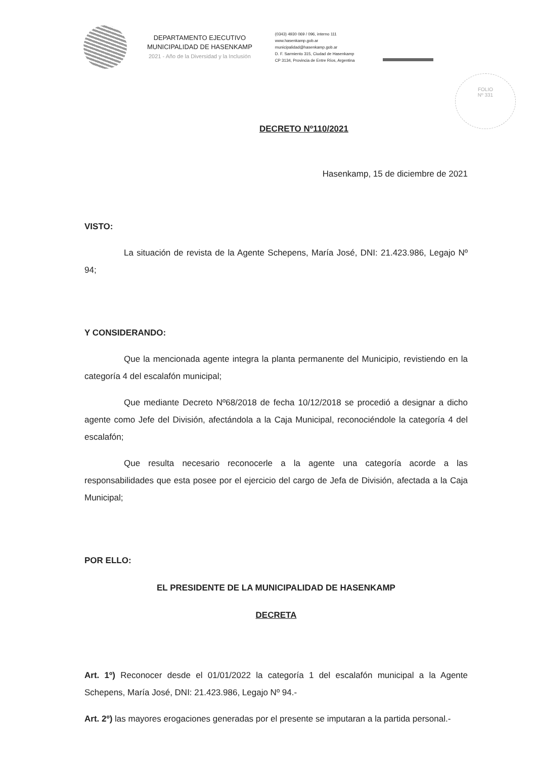DEPARTAMENTO EJECUTIVO
MUNICIPALIDAD DE HASENKAMP
2021 - Año de la Diversidad y la Inclusión
(0343) 4930 069 / 096, interno 111
www.hasenkamp.gob.ar
municipalidad@hasenkamp.gob.ar
D. F. Sarmiento 315, Ciudad de Hasenkamp
CP 3134, Provincia de Entre Ríos, Argentina
FOLIO
Nº 331
DECRETO Nº110/2021
Hasenkamp, 15 de diciembre de 2021
VISTO:
La situación de revista de la Agente Schepens, María José, DNI: 21.423.986, Legajo Nº 94;
Y CONSIDERANDO:
Que la mencionada agente integra la planta permanente del Municipio, revistiendo en la categoría 4 del escalafón municipal;
Que mediante Decreto Nº68/2018 de fecha 10/12/2018 se procedió a designar a dicho agente como Jefe del División, afectándola a la Caja Municipal, reconociéndole la categoría 4 del escalafón;
Que resulta necesario reconocerle a la agente una categoría acorde a las responsabilidades que esta posee por el ejercicio del cargo de Jefa de División, afectada a la Caja Municipal;
POR ELLO:
EL PRESIDENTE DE LA MUNICIPALIDAD DE HASENKAMP
DECRETA
Art. 1º) Reconocer desde el 01/01/2022 la categoría 1 del escalafón municipal a la Agente Schepens, María José, DNI: 21.423.986, Legajo Nº 94.-
Art. 2º) las mayores erogaciones generadas por el presente se imputaran a la partida personal.-